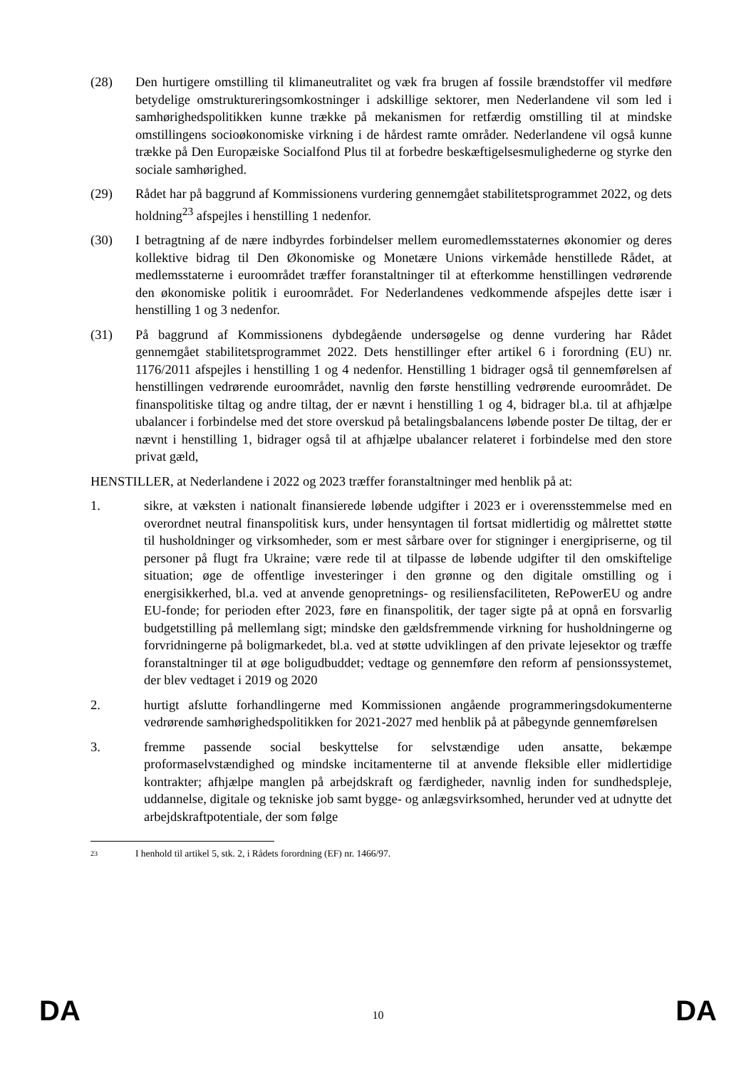(28) Den hurtigere omstilling til klimaneutralitet og væk fra brugen af fossile brændstoffer vil medføre betydelige omstruktureringsomkostninger i adskillige sektorer, men Nederlandene vil som led i samhørighedspolitikken kunne trække på mekanismen for retfærdig omstilling til at mindske omstillingens socioøkonomiske virkning i de hårdest ramte områder. Nederlandene vil også kunne trække på Den Europæiske Socialfond Plus til at forbedre beskæftigelsesmulighederne og styrke den sociale samhørighed.
(29) Rådet har på baggrund af Kommissionens vurdering gennemgået stabilitetsprogrammet 2022, og dets holdning<sup>23</sup> afspejles i henstilling 1 nedenfor.
(30) I betragtning af de nære indbyrdes forbindelser mellem euromedlemsstaternes økonomier og deres kollektive bidrag til Den Økonomiske og Monetære Unions virkemåde henstillede Rådet, at medlemsstaterne i euroområdet træffer foranstaltninger til at efterkomme henstillingen vedrørende den økonomiske politik i euroområdet. For Nederlandenes vedkommende afspejles dette især i henstilling 1 og 3 nedenfor.
(31) På baggrund af Kommissionens dybdegående undersøgelse og denne vurdering har Rådet gennemgået stabilitetsprogrammet 2022. Dets henstillinger efter artikel 6 i forordning (EU) nr. 1176/2011 afspejles i henstilling 1 og 4 nedenfor. Henstilling 1 bidrager også til gennemførelsen af henstillingen vedrørende euroområdet, navnlig den første henstilling vedrørende euroområdet. De finanspolitiske tiltag og andre tiltag, der er nævnt i henstilling 1 og 4, bidrager bl.a. til at afhjælpe ubalancer i forbindelse med det store overskud på betalingsbalancens løbende poster De tiltag, der er nævnt i henstilling 1, bidrager også til at afhjælpe ubalancer relateret i forbindelse med den store privat gæld,
HENSTILLER, at Nederlandene i 2022 og 2023 træffer foranstaltninger med henblik på at:
1. sikre, at væksten i nationalt finansierede løbende udgifter i 2023 er i overensstemmelse med en overordnet neutral finanspolitisk kurs, under hensyntagen til fortsat midlertidig og målrettet støtte til husholdninger og virksomheder, som er mest sårbare over for stigninger i energipriserne, og til personer på flugt fra Ukraine; være rede til at tilpasse de løbende udgifter til den omskiftelige situation; øge de offentlige investeringer i den grønne og den digitale omstilling og i energisikkerhed, bl.a. ved at anvende genopretnings- og resiliensfaciliteten, RePowerEU og andre EU-fonde; for perioden efter 2023, føre en finanspolitik, der tager sigte på at opnå en forsvarlig budgetstilling på mellemlang sigt; mindske den gældsfremmende virkning for husholdningerne og forvridningerne på boligmarkedet, bl.a. ved at støtte udviklingen af den private lejesektor og træffe foranstaltninger til at øge boligudbuddet; vedtage og gennemføre den reform af pensionssystemet, der blev vedtaget i 2019 og 2020
2. hurtigt afslutte forhandlingerne med Kommissionen angående programmeringsdokumenterne vedrørende samhørighedspolitikken for 2021-2027 med henblik på at påbegynde gennemførelsen
3. fremme passende social beskyttelse for selvstændige uden ansatte, bekæmpe proformaselvstændighed og mindske incitamenterne til at anvende fleksible eller midlertidige kontrakter; afhjælpe manglen på arbejdskraft og færdigheder, navnlig inden for sundhedspleje, uddannelse, digitale og tekniske job samt bygge- og anlægsvirksomhed, herunder ved at udnytte det arbejdskraftpotentiale, der som følge
23
I henhold til artikel 5, stk. 2, i Rådets forordning (EF) nr. 1466/97.
DA 10 DA